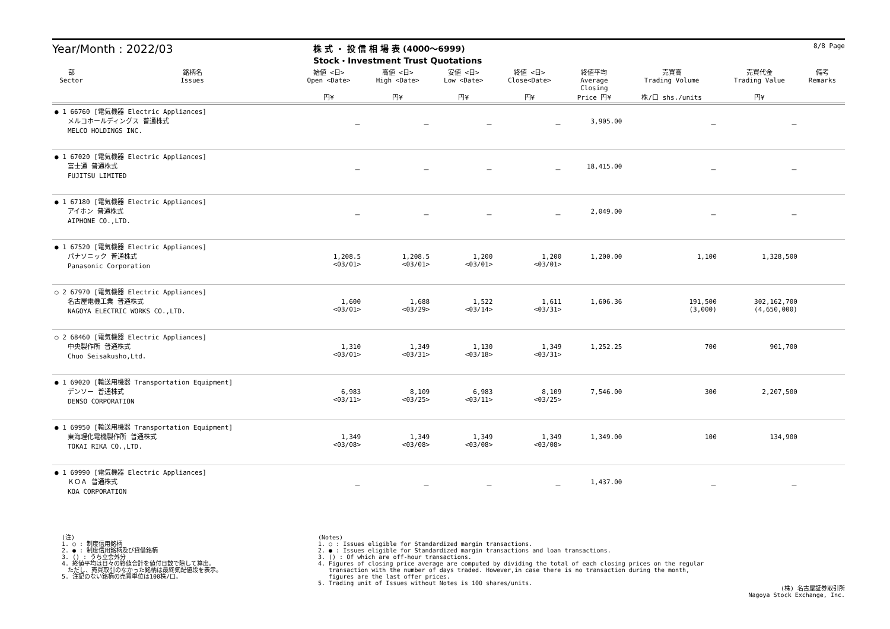Year/Month : 2022/03
株 式 ・ 投 信 相 場 表 (4000～6999)
Stock・Investment Trust Quotations
8/8 Page
| 部 Sector | 銘柄名 Issues | 始値 <日> Open <Date> 円¥ | 高値 <日> High <Date> 円¥ | 安値 <日> Low <Date> 円¥ | 終値 <日> Close<Date> 円¥ | 終値平均 Average Closing Price 円¥ | 売買高 Trading Volume 株/口 shs./units | 売買代金 Trading Value 円¥ | 備考 Remarks |
| --- | --- | --- | --- | --- | --- | --- | --- | --- | --- |
| ● 1 66760 [電気機器 Electric Appliances] メルコホールディングス 普通株式 MELCO HOLDINGS INC. | | － | － | － | － | 3,905.00 | － | － | |
| ● 1 67020 [電気機器 Electric Appliances] 富士通 普通株式 FUJITSU LIMITED | | － | － | － | － | 18,415.00 | － | － | |
| ● 1 67180 [電気機器 Electric Appliances] アイホン 普通株式 AIPHONE CO.,LTD. | | － | － | － | － | 2,049.00 | － | － | |
| ● 1 67520 [電気機器 Electric Appliances] パナソニック 普通株式 Panasonic Corporation | | 1,208.5 <03/01> | 1,208.5 <03/01> | 1,200 <03/01> | 1,200 <03/01> | 1,200.00 | 1,100 | 1,328,500 | |
| ○ 2 67970 [電気機器 Electric Appliances] 名古屋電機工業 普通株式 NAGOYA ELECTRIC WORKS CO.,LTD. | | 1,600 <03/01> | 1,688 <03/29> | 1,522 <03/14> | 1,611 <03/31> | 1,606.36 | 191,500 (3,000) | 302,162,700 (4,650,000) | |
| ○ 2 68460 [電気機器 Electric Appliances] 中央製作所 普通株式 Chuo Seisakusho,Ltd. | | 1,310 <03/01> | 1,349 <03/31> | 1,130 <03/18> | 1,349 <03/31> | 1,252.25 | 700 | 901,700 | |
| ● 1 69020 [輸送用機器 Transportation Equipment] デンソー 普通株式 DENSO CORPORATION | | 6,983 <03/11> | 8,109 <03/25> | 6,983 <03/11> | 8,109 <03/25> | 7,546.00 | 300 | 2,207,500 | |
| ● 1 69950 [輸送用機器 Transportation Equipment] 東海理化電機製作所 普通株式 TOKAI RIKA CO.,LTD. | | 1,349 <03/08> | 1,349 <03/08> | 1,349 <03/08> | 1,349 <03/08> | 1,349.00 | 100 | 134,900 | |
| ● 1 69990 [電気機器 Electric Appliances] ＫＯＡ 普通株式 KOA CORPORATION | | － | － | － | － | 1,437.00 | － | － | |
(注)
1. ○ : 制度信用銘柄
2. ● : 制度信用銘柄及び貸借銘柄
3. () : うち立会外分
4. 終値平均は日々の終値合計を値付日数で除して算出。
　ただし、売買取引のなかった銘柄は最終気配値段を表示。
5. 注記のない銘柄の売買単位は100株/口。
(Notes)
1. ○ : Issues eligible for Standardized margin transactions.
2. ● : Issues eligible for Standardized margin transactions and loan transactions.
3. () : Of which are off-hour transactions.
4. Figures of closing price average are computed by dividing the total of each closing prices on the regular
transaction with the number of days traded. However,in case there is no transaction during the month,
figures are the last offer prices.
5. Trading unit of Issues without Notes is 100 shares/units.
(株) 名古屋証券取引所
Nagoya Stock Exchange, Inc.